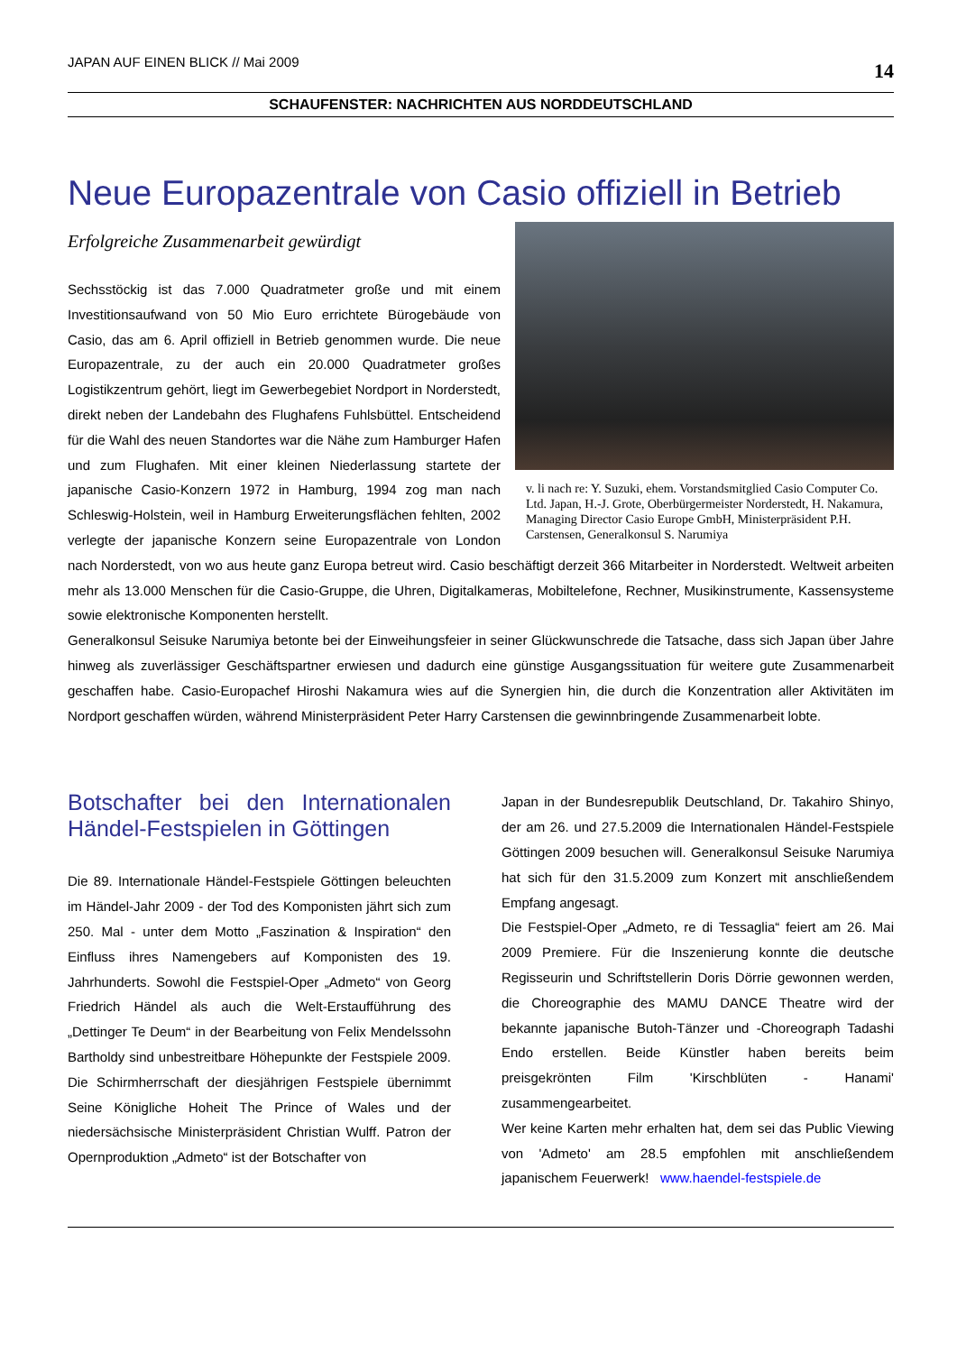JAPAN AUF EINEN BLICK // Mai 2009 14
SCHAUFENSTER: NACHRICHTEN AUS NORDDEUTSCHLAND
Neue Europazentrale von Casio offiziell in Betrieb
v. li nach re: Y. Suzuki, ehem. Vorstandsmitglied Casio Computer Co. Ltd. Japan, H.-J. Grote, Oberbürgermeister Norderstedt, H. Nakamura, Managing Director Casio Europe GmbH, Ministerpräsident P.H. Carstensen, Generalkonsul S. Narumiya
Erfolgreiche Zusammenarbeit gewürdigt
Sechsstöckig ist das 7.000 Quadratmeter große und mit einem Investitionsaufwand von 50 Mio Euro errichtete Bürogebäude von Casio, das am 6. April offiziell in Betrieb genommen wurde. Die neue Europazentrale, zu der auch ein 20.000 Quadratmeter großes Logistikzentrum gehört, liegt im Gewerbegebiet Nordport in Norderstedt, direkt neben der Landebahn des Flughafens Fuhlsbüttel. Entscheidend für die Wahl des neuen Standortes war die Nähe zum Hamburger Hafen und zum Flughafen. Mit einer kleinen Niederlassung startete der japanische Casio-Konzern 1972 in Hamburg, 1994 zog man nach Schleswig-Holstein, weil in Hamburg Erweiterungsflächen fehlten, 2002 verlegte der japanische Konzern seine Europazentrale von London nach Norderstedt, von wo aus heute ganz Europa betreut wird. Casio beschäftigt derzeit 366 Mitarbeiter in Norderstedt. Weltweit arbeiten mehr als 13.000 Menschen für die Casio-Gruppe, die Uhren, Digitalkameras, Mobiltelefone, Rechner, Musikinstrumente, Kassensysteme sowie elektronische Komponenten herstellt.
Generalkonsul Seisuke Narumiya betonte bei der Einweihungsfeier in seiner Glückwunschrede die Tatsache, dass sich Japan über Jahre hinweg als zuverlässiger Geschäftspartner erwiesen und dadurch eine günstige Ausgangssituation für weitere gute Zusammenarbeit geschaffen habe. Casio-Europachef Hiroshi Nakamura wies auf die Synergien hin, die durch die Konzentration aller Aktivitäten im Nordport geschaffen würden, während Ministerpräsident Peter Harry Carstensen die gewinnbringende Zusammenarbeit lobte.
Botschafter bei den Internationalen Händel-Festspielen in Göttingen
Die 89. Internationale Händel-Festspiele Göttingen beleuchten im Händel-Jahr 2009 - der Tod des Komponisten jährt sich zum 250. Mal - unter dem Motto „Faszination & Inspiration“ den Einfluss ihres Namengebers auf Komponisten des 19. Jahrhunderts. Sowohl die Festspiel-Oper „Admeto“ von Georg Friedrich Händel als auch die Welt-Erstaufführung des „Dettinger Te Deum“ in der Bearbeitung von Felix Mendelssohn Bartholdy sind unbestreitbare Höhepunkte der Festspiele 2009. Die Schirmherrschaft der diesjährigen Festspiele übernimmt Seine Königliche Hoheit The Prince of Wales und der niedersächsische Ministerpräsident Christian Wulff. Patron der Opernproduktion „Admeto“ ist der Botschafter von
Japan in der Bundesrepublik Deutschland, Dr. Takahiro Shinyo, der am 26. und 27.5.2009 die Internationalen Händel-Festspiele Göttingen 2009 besuchen will. Generalkonsul Seisuke Narumiya hat sich für den 31.5.2009 zum Konzert mit anschließendem Empfang angesagt.
Die Festspiel-Oper „Admeto, re di Tessaglia“ feiert am 26. Mai 2009 Premiere. Für die Inszenierung konnte die deutsche Regisseurin und Schriftstellerin Doris Dörrie gewonnen werden, die Choreographie des MAMU DANCE Theatre wird der bekannte japanische Butoh-Tänzer und -Choreograph Tadashi Endo erstellen. Beide Künstler haben bereits beim preisgekrönten Film 'Kirschblüten - Hanami' zusammengearbeitet.
Wer keine Karten mehr erhalten hat, dem sei das Public Viewing von 'Admeto' am 28.5 empfohlen mit anschließendem japanischem Feuerwerk! www.haendel-festspiele.de